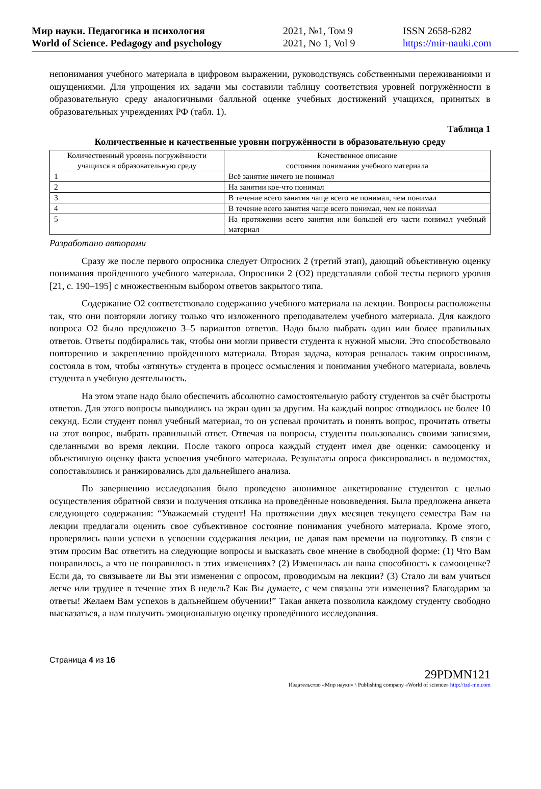Мир науки. Педагогика и психология
World of Science. Pedagogy and psychology
2021, №1, Том 9
2021, No 1, Vol 9
ISSN 2658-6282
https://mir-nauki.com
непонимания учебного материала в цифровом выражении, руководствуясь собственными переживаниями и ощущениями. Для упрощения их задачи мы составили таблицу соответствия уровней погружённости в образовательную среду аналогичными балльной оценке учебных достижений учащихся, принятых в образовательных учреждениях РФ (табл. 1).
Таблица 1
Количественные и качественные уровни погружённости в образовательную среду
| Количественный уровень погружённости учащихся в образовательную среду | Качественное описание состояния понимания учебного материала |
| --- | --- |
| 1 | Всё занятие ничего не понимал |
| 2 | На занятии кое-что понимал |
| 3 | В течение всего занятия чаще всего не понимал, чем понимал |
| 4 | В течение всего занятия чаще всего понимал, чем не понимал |
| 5 | На протяжении всего занятия или большей его части понимал учебный материал |
Разработано авторами
Сразу же после первого опросника следует Опросник 2 (третий этап), дающий объективную оценку понимания пройденного учебного материала. Опросники 2 (О2) представляли собой тесты первого уровня [21, с. 190–195] с множественным выбором ответов закрытого типа.
Содержание О2 соответствовало содержанию учебного материала на лекции. Вопросы расположены так, что они повторяли логику только что изложенного преподавателем учебного материала. Для каждого вопроса О2 было предложено 3–5 вариантов ответов. Надо было выбрать один или более правильных ответов. Ответы подбирались так, чтобы они могли привести студента к нужной мысли. Это способствовало повторению и закреплению пройденного материала. Вторая задача, которая решалась таким опросником, состояла в том, чтобы «втянуть» студента в процесс осмысления и понимания учебного материала, вовлечь студента в учебную деятельность.
На этом этапе надо было обеспечить абсолютно самостоятельную работу студентов за счёт быстроты ответов. Для этого вопросы выводились на экран один за другим. На каждый вопрос отводилось не более 10 секунд. Если студент понял учебный материал, то он успевал прочитать и понять вопрос, прочитать ответы на этот вопрос, выбрать правильный ответ. Отвечая на вопросы, студенты пользовались своими записями, сделанными во время лекции. После такого опроса каждый студент имел две оценки: самооценку и объективную оценку факта усвоения учебного материала. Результаты опроса фиксировались в ведомостях, сопоставлялись и ранжировались для дальнейшего анализа.
По завершению исследования было проведено анонимное анкетирование студентов с целью осуществления обратной связи и получения отклика на проведённые нововведения. Была предложена анкета следующего содержания: “Уважаемый студент! На протяжении двух месяцев текущего семестра Вам на лекции предлагали оценить свое субъективное состояние понимания учебного материала. Кроме этого, проверялись ваши успехи в усвоении содержания лекции, не давая вам времени на подготовку. В связи с этим просим Вас ответить на следующие вопросы и высказать свое мнение в свободной форме: (1) Что Вам понравилось, а что не понравилось в этих изменениях? (2) Изменилась ли ваша способность к самооценке? Если да, то связываете ли Вы эти изменения с опросом, проводимым на лекции? (3) Стало ли вам учиться легче или труднее в течение этих 8 недель? Как Вы думаете, с чем связаны эти изменения? Благодарим за ответы! Желаем Вам успехов в дальнейшем обучении!” Такая анкета позволила каждому студенту свободно высказаться, а нам получить эмоциональную оценку проведённого исследования.
Страница 4 из 16
29PDMN121
Издательство «Мир науки» \ Publishing company «World of science» http://izd-mn.com